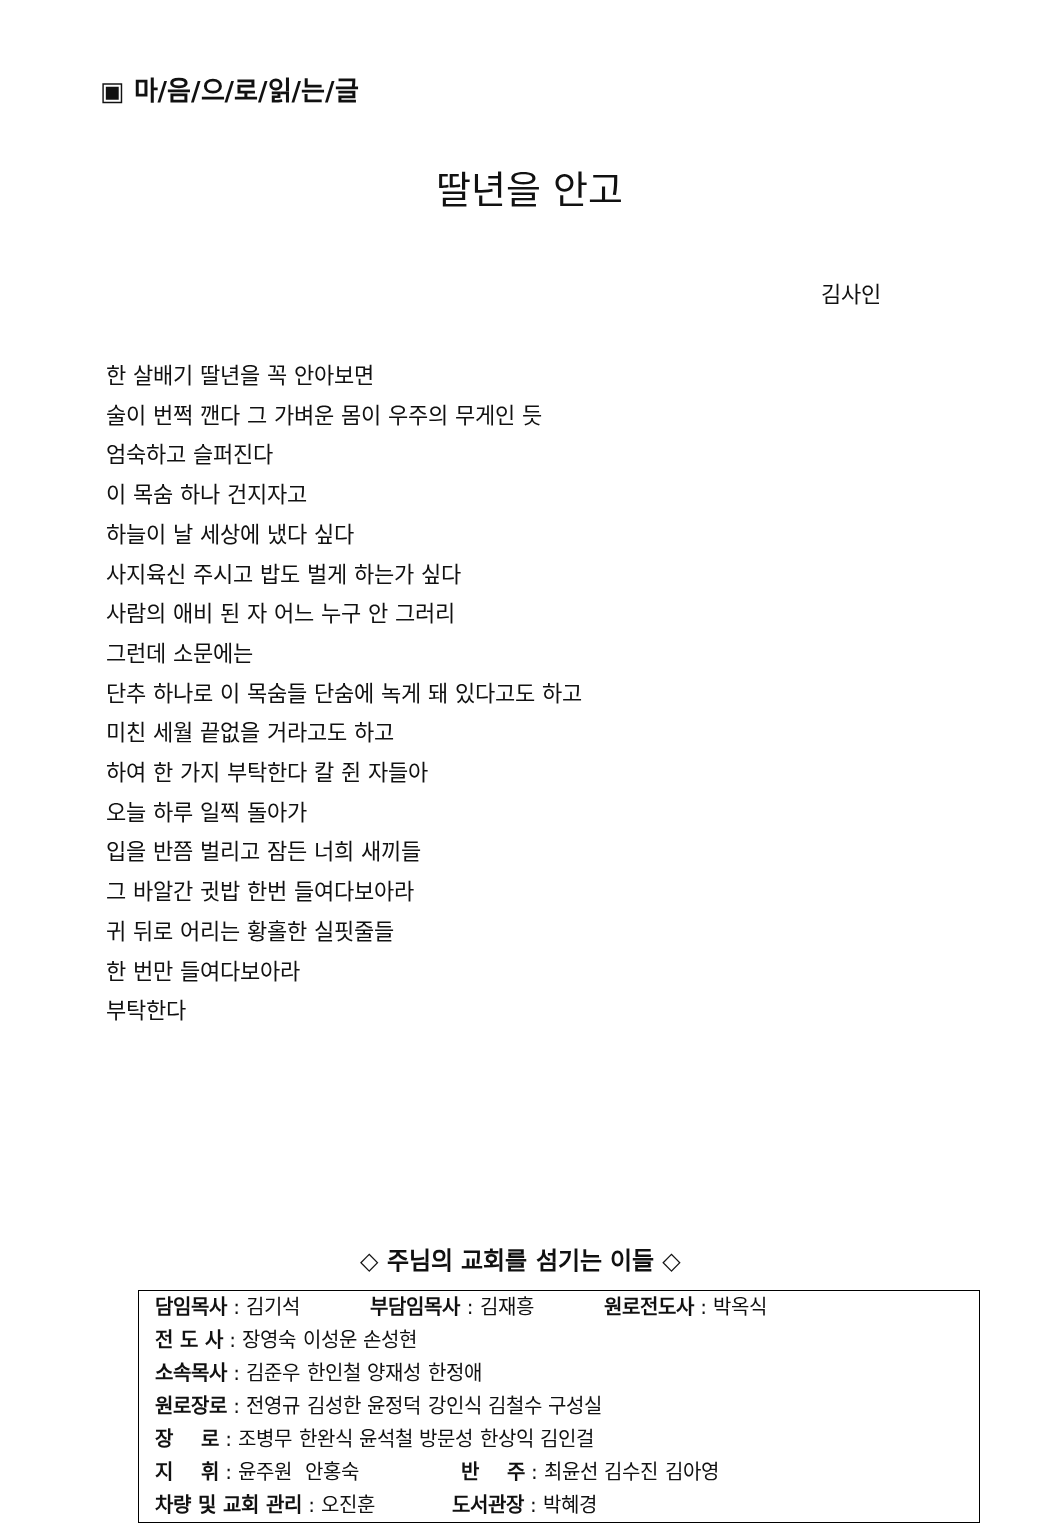▣ 마/음/으/로/읽/는/글
딸년을 안고
김사인
한 살배기 딸년을 꼭 안아보면
술이 번쩍 깬다 그 가벼운 몸이 우주의 무게인 듯
엄숙하고 슬퍼진다
이 목숨 하나 건지자고
하늘이 날 세상에 냈다 싶다
사지육신 주시고 밥도 벌게 하는가 싶다
사람의 애비 된 자 어느 누구 안 그러리
그런데 소문에는
단추 하나로 이 목숨들 단숨에 녹게 돼 있다고도 하고
미친 세월 끝없을 거라고도 하고
하여 한 가지 부탁한다 칼 쥔 자들아
오늘 하루 일찍 돌아가
입을 반쯤 벌리고 잠든 너희 새끼들
그 바알간 귓밥 한번 들여다보아라
귀 뒤로 어리는 황홀한 실핏줄들
한 번만 들여다보아라
부탁한다
◇ 주님의 교회를 섬기는 이들 ◇
| 담임목사 : 김기석 부담임목사 : 김재흥 원로전도사 : 박옥식 |
| 전 도 사 : 장영숙 이성운 손성현 |
| 소속목사 : 김준우 한인철 양재성 한정애 |
| 원로장로 : 전영규 김성한 윤정덕 강인식 김철수 구성실 |
| 장 로 : 조병무 한완식 윤석철 방문성 한상익 김인걸 |
| 지 휘 : 윤주원 안홍숙 반 주 : 최윤선 김수진 김아영 |
| 차량 및 교회 관리 : 오진훈 도서관장 : 박혜경 |